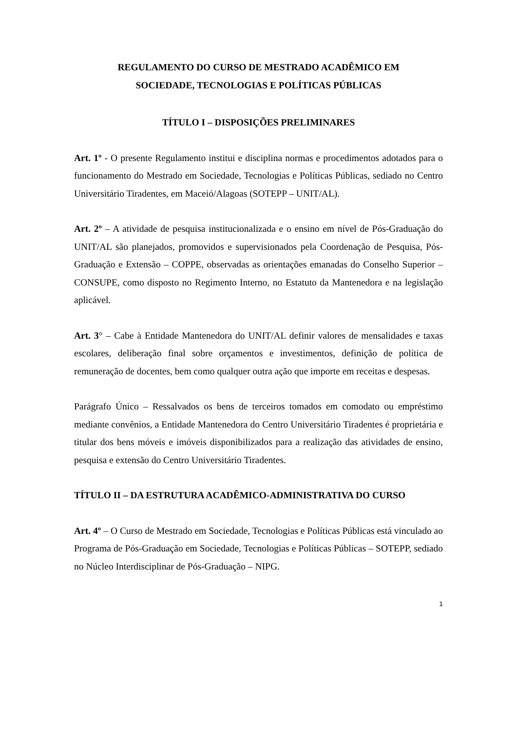REGULAMENTO DO CURSO DE MESTRADO ACADÊMICO EM
SOCIEDADE, TECNOLOGIAS E POLÍTICAS PÚBLICAS
TÍTULO I – DISPOSIÇÕES PRELIMINARES
Art. 1º - O presente Regulamento institui e disciplina normas e procedimentos adotados para o funcionamento do Mestrado em Sociedade, Tecnologias e Políticas Públicas, sediado no Centro Universitário Tiradentes, em Maceió/Alagoas (SOTEPP – UNIT/AL).
Art. 2º – A atividade de pesquisa institucionalizada e o ensino em nível de Pós-Graduação do UNIT/AL são planejados, promovidos e supervisionados pela Coordenação de Pesquisa, Pós-Graduação e Extensão – COPPE, observadas as orientações emanadas do Conselho Superior – CONSUPE, como disposto no Regimento Interno, no Estatuto da Mantenedora e na legislação aplicável.
Art. 3° – Cabe à Entidade Mantenedora do UNIT/AL definir valores de mensalidades e taxas escolares, deliberação final sobre orçamentos e investimentos, definição de política de remuneração de docentes, bem como qualquer outra ação que importe em receitas e despesas.
Parágrafo Único – Ressalvados os bens de terceiros tomados em comodato ou empréstimo mediante convênios, a Entidade Mantenedora do Centro Universitário Tiradentes é proprietária e titular dos bens móveis e imóveis disponibilizados para a realização das atividades de ensino, pesquisa e extensão do Centro Universitário Tiradentes.
TÍTULO II – DA ESTRUTURA ACADÊMICO-ADMINISTRATIVA DO CURSO
Art. 4º – O Curso de Mestrado em Sociedade, Tecnologias e Políticas Públicas está vinculado ao Programa de Pós-Graduação em Sociedade, Tecnologias e Políticas Públicas – SOTEPP, sediado no Núcleo Interdisciplinar de Pós-Graduação – NIPG.
1